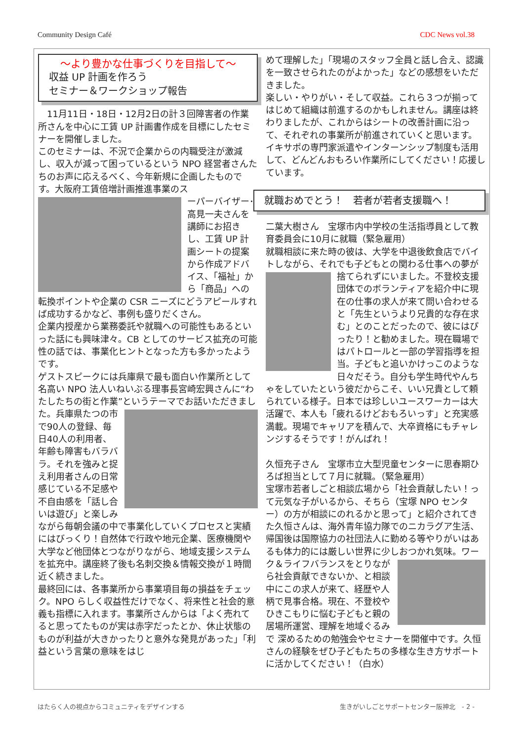Community Design Café CDC News vol.38
～より豊かな仕事づくりを目指して～
収益 UP 計画を作ろう
セミナー＆ワークショップ報告
　11月11日・18日・12月2日の計３回障害者の作業所さんを中心に工賃 UP 計画書作成を目標にしたセミナーを開催しました。
このセミナーは、不況で企業からの内職受注が激減し、収入が減って困っているという NPO 経営者さんたちのお声に応えるべく、今年新規に企画したものです。大阪府工賃倍増計画推進事業のス
ーパーバイザー･高見一夫さんを講師にお招きし、工賃 UP 計画シートの提案から作成アドバイス、「福祉」から「商品」への転換ポイントや企業の CSR ニーズにどうアピールすれば成功するかなど、事例も盛りだくさん。
企業内授産から業務委託や就職への可能性もあるといった話にも興味津々。CB としてのサービス拡充の可能性の話では、事業化ヒントとなった方も多かったようです。
ゲストスピークには兵庫県で最も面白い作業所として名高い NPO 法人いねいぶる理事長宮崎宏興さんに“わたしたちの街と作業”というテーマでお話いただきま した。兵庫県たつの市で90人の登録、毎日40人の利用者、年齢も障害もバラバラ。それを強みと捉え利用者さんの日常感じている不足感や不自由感を「話し合いは遊び」と楽しみながら毎朝会議の中で事業化していくプロセスと実績にはびっくり！自然体で行政や地元企業、医療機関や大学など他団体とつながりながら、地域支援システムを拡充中。講座終了後も名刺交換＆情報交換が１時間近く続きました。
最終回には、各事業所から事業項目毎の損益をチェック。NPO らしく収益性だけでなく、将来性と社会的意義も指標に入れます。事業所さんからは「よく売れてると思ってたものが実は赤字だったとか、休止状態のものが利益が大きかったりと意外な発見があった」「利益という言葉の意味をはじ
めて理解した」「現場のスタッフ全員と話し合え、認識を一致させられたのがよかった」などの感想をいただきました。
楽しい・やりがい・そして収益。これら３つが揃ってはじめて組織は前進するのかもしれません。講座は終わりましたが、これからはシートの改善計画に沿って、それぞれの事業所が前進されていくと思います。イキサポの専門家派遣やインターンシップ制度も活用して、どんどんおもろい作業所にしてください！応援しています。
就職おめでとう！　若者が若者支援職へ！
二葉大樹さん　宝塚市内中学校の生活指導員として教育委員会に10月に就職（緊急雇用）
就職相談に来た時の彼は、大学を中退後飲食店でバイトしながら、それでも子どもとの関わる仕事 への夢が捨てられずにいました。不登校支援団体でのボランティアを紹介中に現在の仕事の求人が来て問い合わせると「先生というより兄貴的な存在求む」とのことだったので、彼にはぴったり！と勧めました。現在職場ではパトロールと一部の学習指導を担当。子どもと追いかけっこのような日々だそう。自分も学生時代やんちゃをしていたという彼だからこそ、いい兄貴として頼られている様子。日本では珍しいユースワーカーは大活躍で、本人も「疲れるけどおもろいっす」と充実感満載。現場でキャリアを積んで、大卒資格にもチャレンジするそうです！がんばれ！
久恒充子さん　宝塚市立大型児童センターに思春期ひろば担当として７月に就職。（緊急雇用）
宝塚市若者しごと相談広場から「社会貢献したい！って元気な子がいるから、そちら（宝塚 NPO センター）の方が相談にのれるかと思って」と紹介されてきた久恒さんは、海外青年協力隊でのニカラグア生活、帰国後は国際協力の社団法人に勤める等やりがいはあるも体力的には厳しい世界に少しおつかれ気味。ワーク＆ライフバランスをと りながら社会貢献できないか、と相談中にこの求人が来て、経歴や人柄で見事合格。現在、不登校やひきこもりに悩む子どもと親の居場所運営、理解を地域ぐるみで 深めるための勉強会やセミナーを開催中です。久恒さんの経験をぜひ子どもたちの多様な生き方サポートに活かしてください！（白水）
はたらく人の視点からコミュニティをデザインする 生きがいしごとサポートセンター阪神北　- 2 -